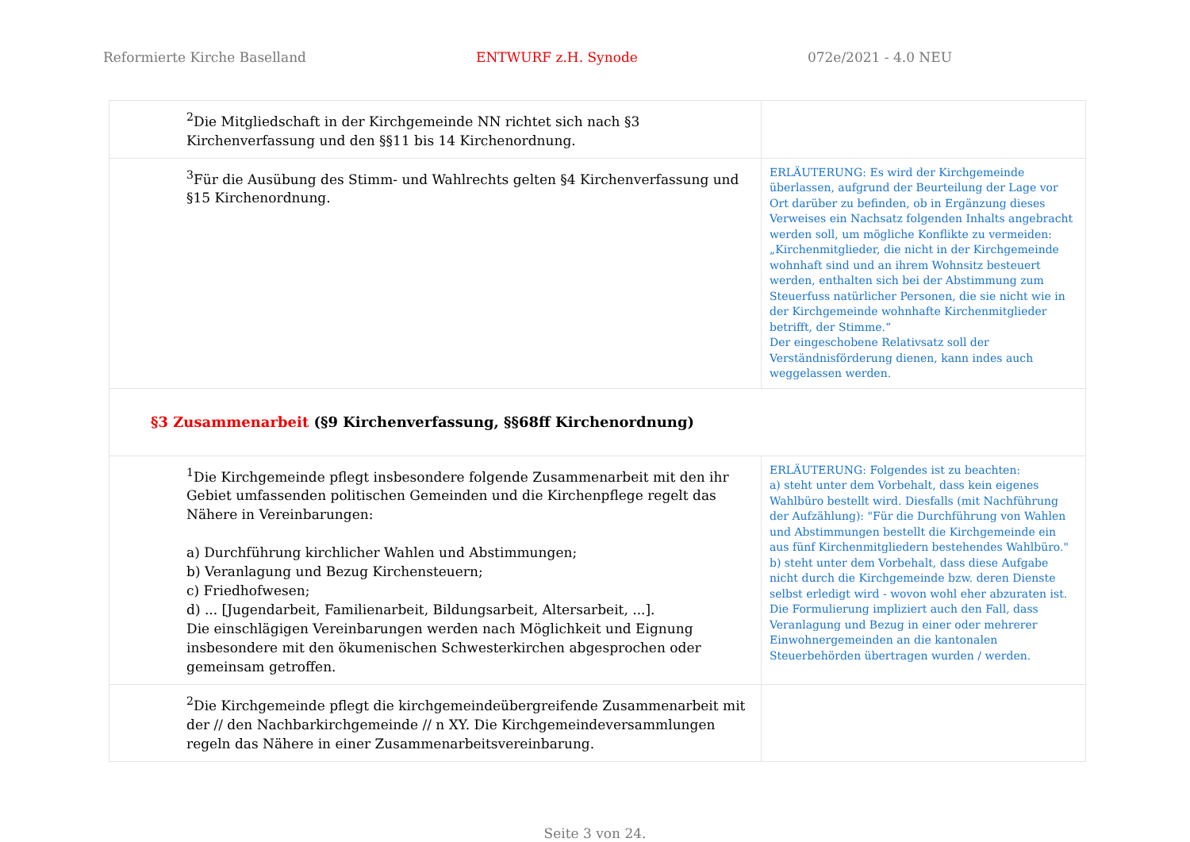Reformierte Kirche Baselland ENTWURF z.H. Synode 072e/2021 - 4.0 NEU
| <sup>2</sup> Die Mitgliedschaft in der Kirchgemeinde NN richtet sich nach §3 Kirchenverfassung und den §§11 bis 14 Kirchenordnung. | |
| <sup>3</sup> Für die Ausübung des Stimm- und Wahlrechts gelten §4 Kirchenverfassung und §15 Kirchenordnung. | ERLÄUTERUNG: Es wird der Kirchgemeinde überlassen, aufgrund der Beurteilung der Lage vor Ort darüber zu befinden, ob in Ergänzung dieses Verweises ein Nachsatz folgenden Inhalts angebracht werden soll, um mögliche Konflikte zu vermeiden: „Kirchenmitglieder, die nicht in der Kirchgemeinde wohnhaft sind und an ihrem Wohnsitz besteuert werden, enthalten sich bei der Abstimmung zum Steuerfuss natürlicher Personen, die sie nicht wie in der Kirchgemeinde wohnhafte Kirchenmitglieder betrifft, der Stimme.“ Der eingeschobene Relativsatz soll der Verständnisförderung dienen, kann indes auch weggelassen werden. |
| §3 Zusammenarbeit (§9 Kirchenverfassung, §§68ff Kirchenordnung) | |
| <sup>1</sup> Die Kirchgemeinde pflegt insbesondere folgende Zusammenarbeit mit den ihr Gebiet umfassenden politischen Gemeinden und die Kirchenpflege regelt das Nähere in Vereinbarungen: a) Durchführung kirchlicher Wahlen und Abstimmungen; b) Veranlagung und Bezug Kirchensteuern; c) Friedhofwesen; d) ... [Jugendarbeit, Familienarbeit, Bildungsarbeit, Altersarbeit, ...]. Die einschlägigen Vereinbarungen werden nach Möglichkeit und Eignung insbesondere mit den ökumenischen Schwesterkirchen abgesprochen oder gemeinsam getroffen. | ERLÄUTERUNG: Folgendes ist zu beachten: a) steht unter dem Vorbehalt, dass kein eigenes Wahlbüro bestellt wird. Diesfalls (mit Nachführung der Aufzählung): "Für die Durchführung von Wahlen und Abstimmungen bestellt die Kirchgemeinde ein aus fünf Kirchenmitgliedern bestehendes Wahlbüro." b) steht unter dem Vorbehalt, dass diese Aufgabe nicht durch die Kirchgemeinde bzw. deren Dienste selbst erledigt wird - wovon wohl eher abzuraten ist. Die Formulierung impliziert auch den Fall, dass Veranlagung und Bezug in einer oder mehrerer Einwohnergemeinden an die kantonalen Steuerbehörden übertragen wurden / werden. |
| <sup>2</sup> Die Kirchgemeinde pflegt die kirchgemeindeübergreifende Zusammenarbeit mit der // den Nachbarkirchgemeinde // n XY. Die Kirchgemeindeversammlungen regeln das Nähere in einer Zusammenarbeitsvereinbarung. | |
Seite 3 von 24.